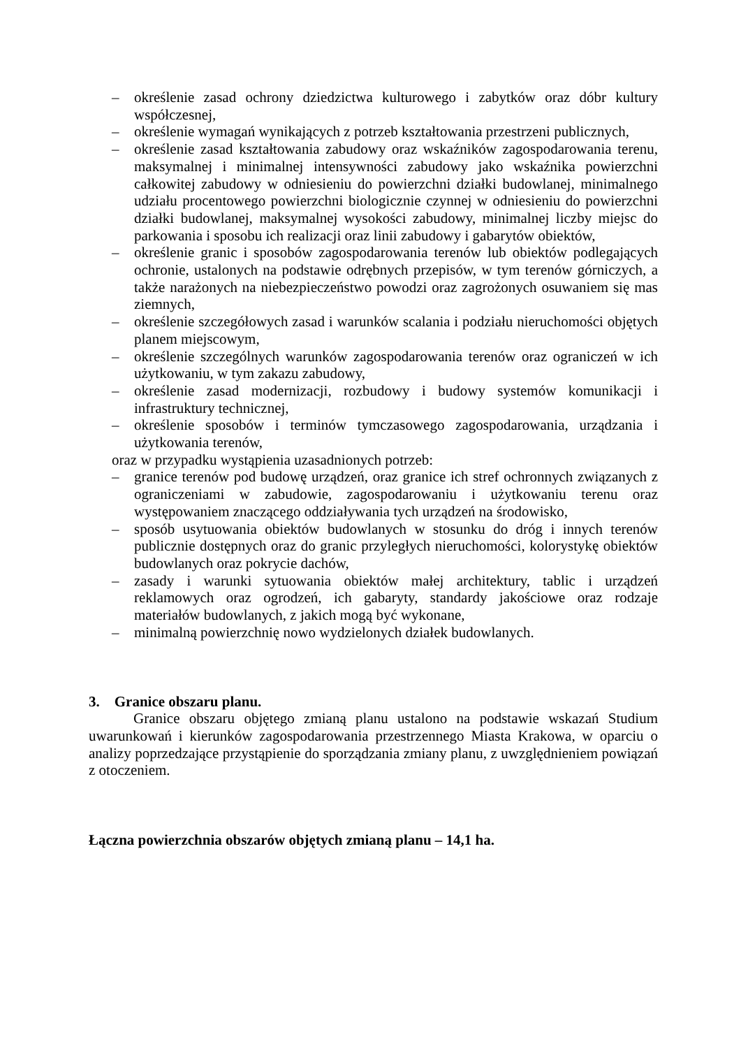– określenie zasad ochrony dziedzictwa kulturowego i zabytków oraz dóbr kultury współczesnej,
– określenie wymagań wynikających z potrzeb kształtowania przestrzeni publicznych,
– określenie zasad kształtowania zabudowy oraz wskaźników zagospodarowania terenu, maksymalnej i minimalnej intensywności zabudowy jako wskaźnika powierzchni całkowitej zabudowy w odniesieniu do powierzchni działki budowlanej, minimalnego udziału procentowego powierzchni biologicznie czynnej w odniesieniu do powierzchni działki budowlanej, maksymalnej wysokości zabudowy, minimalnej liczby miejsc do parkowania i sposobu ich realizacji oraz linii zabudowy i gabarytów obiektów,
– określenie granic i sposobów zagospodarowania terenów lub obiektów podlegających ochronie, ustalonych na podstawie odrębnych przepisów, w tym terenów górniczych, a także narażonych na niebezpieczeństwo powodzi oraz zagrożonych osuwaniem się mas ziemnych,
– określenie szczegółowych zasad i warunków scalania i podziału nieruchomości objętych planem miejscowym,
– określenie szczególnych warunków zagospodarowania terenów oraz ograniczeń w ich użytkowaniu, w tym zakazu zabudowy,
– określenie zasad modernizacji, rozbudowy i budowy systemów komunikacji i infrastruktury technicznej,
– określenie sposobów i terminów tymczasowego zagospodarowania, urządzania i użytkowania terenów,
oraz w przypadku wystąpienia uzasadnionych potrzeb:
– granice terenów pod budowę urządzeń, oraz granice ich stref ochronnych związanych z ograniczeniami w zabudowie, zagospodarowaniu i użytkowaniu terenu oraz występowaniem znaczącego oddziaływania tych urządzeń na środowisko,
– sposób usytuowania obiektów budowlanych w stosunku do dróg i innych terenów publicznie dostępnych oraz do granic przyległych nieruchomości, kolorystykę obiektów budowlanych oraz pokrycie dachów,
– zasady i warunki sytuowania obiektów małej architektury, tablic i urządzeń reklamowych oraz ogrodzeń, ich gabaryty, standardy jakościowe oraz rodzaje materiałów budowlanych, z jakich mogą być wykonane,
– minimalną powierzchnię nowo wydzielonych działek budowlanych.
3. Granice obszaru planu.
Granice obszaru objętego zmianą planu ustalono na podstawie wskazań Studium uwarunkowań i kierunków zagospodarowania przestrzennego Miasta Krakowa, w oparciu o analizy poprzedzające przystąpienie do sporządzania zmiany planu, z uwzględnieniem powiązań z otoczeniem.
Łączna powierzchnia obszarów objętych zmianą planu – 14,1 ha.